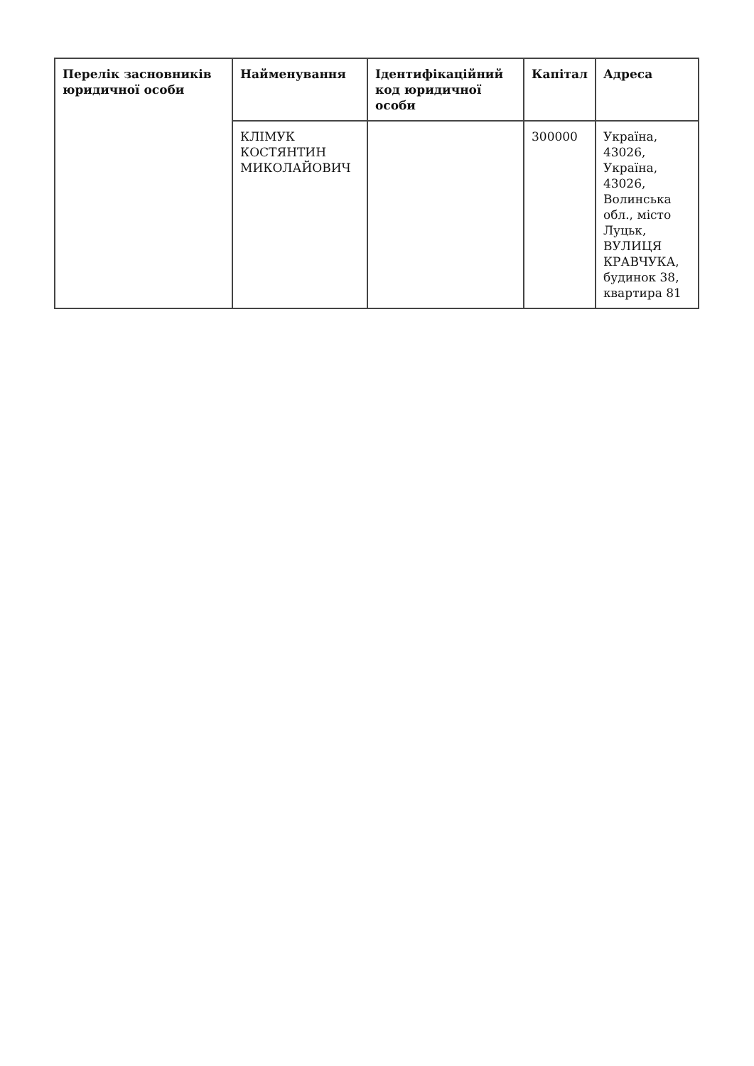| Перелік засновників юридичної особи | Найменування | Ідентифікаційний код юридичної особи | Капітал | Адреса |
| --- | --- | --- | --- | --- |
| | КЛІМУК КОСТЯНТИН МИКОЛАЙОВИЧ | | 300000 | Україна, 43026, Україна, 43026, Волинська обл., місто Луцьк, ВУЛИЦЯ КРАВЧУКА, будинок 38, квартира 81 |